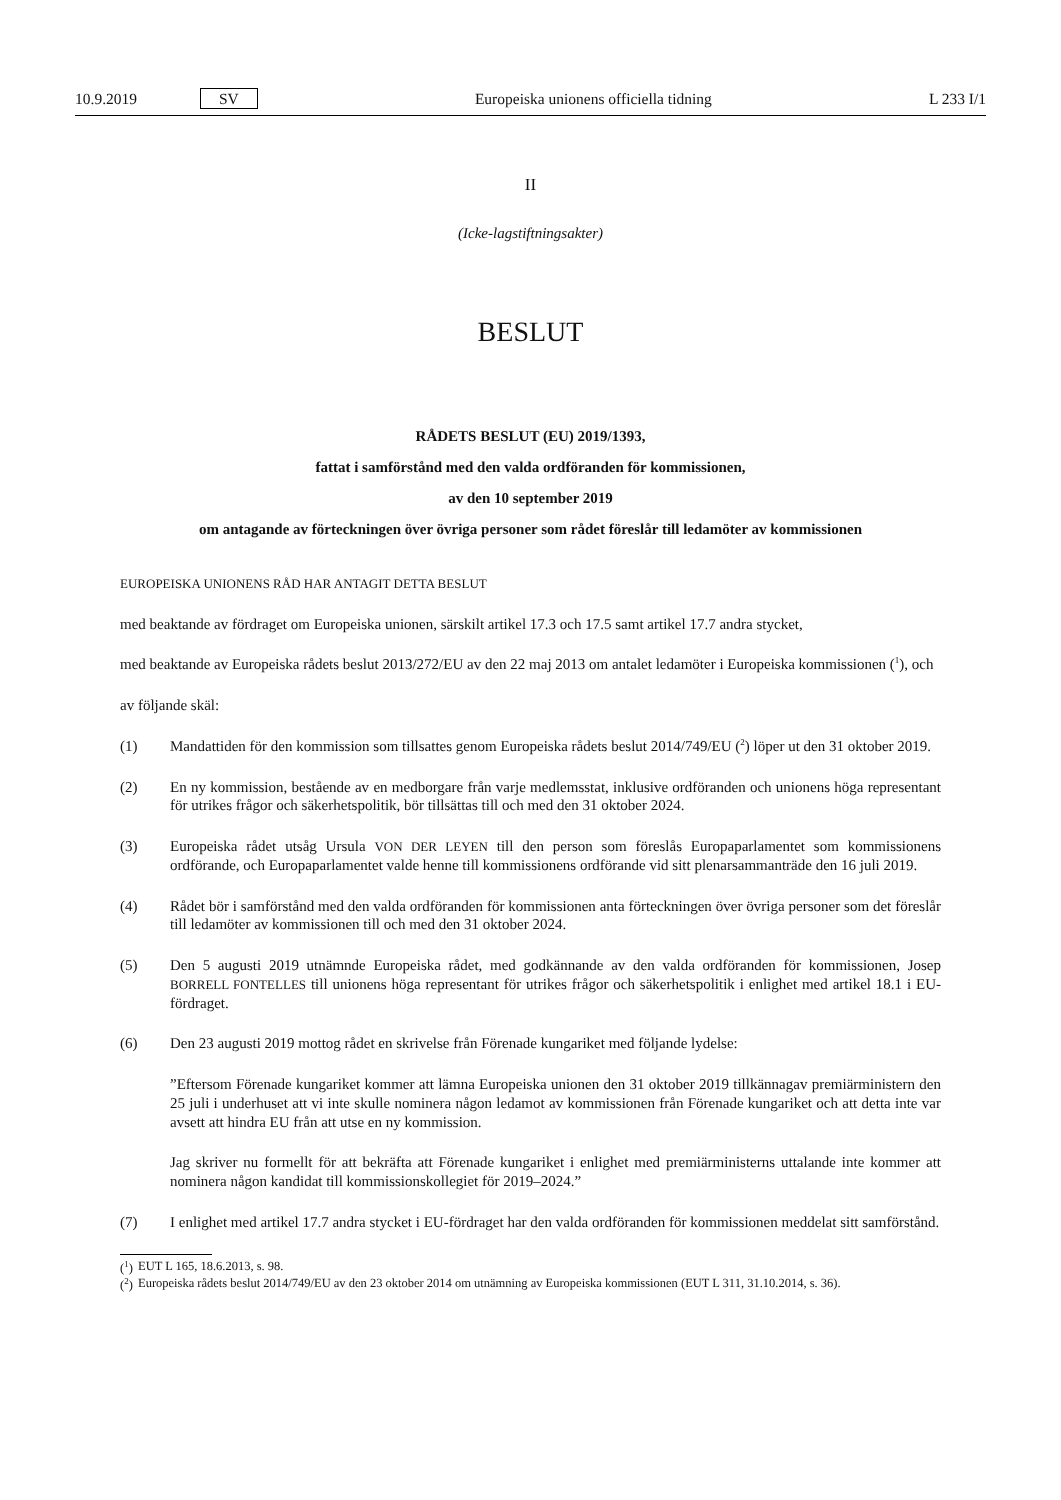10.9.2019 SV Europeiska unionens officiella tidning L 233 I/1
II
(Icke-lagstiftningsakter)
BESLUT
RÅDETS BESLUT (EU) 2019/1393,
fattat i samförstånd med den valda ordföranden för kommissionen,
av den 10 september 2019
om antagande av förteckningen över övriga personer som rådet föreslår till ledamöter av kommissionen
EUROPEISKA UNIONENS RÅD HAR ANTAGIT DETTA BESLUT
med beaktande av fördraget om Europeiska unionen, särskilt artikel 17.3 och 17.5 samt artikel 17.7 andra stycket,
med beaktande av Europeiska rådets beslut 2013/272/EU av den 22 maj 2013 om antalet ledamöter i Europeiska kommissionen (<sup>1</sup>), och
av följande skäl:
(1) Mandattiden för den kommission som tillsattes genom Europeiska rådets beslut 2014/749/EU (<sup>2</sup>) löper ut den 31 oktober 2019.
(2) En ny kommission, bestående av en medborgare från varje medlemsstat, inklusive ordföranden och unionens höga representant för utrikes frågor och säkerhetspolitik, bör tillsättas till och med den 31 oktober 2024.
(3) Europeiska rådet utsåg Ursula VON DER LEYEN till den person som föreslås Europaparlamentet som kommissionens ordförande, och Europaparlamentet valde henne till kommissionens ordförande vid sitt plenarsammanträde den 16 juli 2019.
(4) Rådet bör i samförstånd med den valda ordföranden för kommissionen anta förteckningen över övriga personer som det föreslår till ledamöter av kommissionen till och med den 31 oktober 2024.
(5) Den 5 augusti 2019 utnämnde Europeiska rådet, med godkännande av den valda ordföranden för kommissionen, Josep BORRELL FONTELLES till unionens höga representant för utrikes frågor och säkerhetspolitik i enlighet med artikel 18.1 i EU-fördraget.
(6) Den 23 augusti 2019 mottog rådet en skrivelse från Förenade kungariket med följande lydelse:
”Eftersom Förenade kungariket kommer att lämna Europeiska unionen den 31 oktober 2019 tillkännagav premiärministern den 25 juli i underhuset att vi inte skulle nominera någon ledamot av kommissionen från Förenade kungariket och att detta inte var avsett att hindra EU från att utse en ny kommission.
Jag skriver nu formellt för att bekräfta att Förenade kungariket i enlighet med premiärministerns uttalande inte kommer att nominera någon kandidat till kommissionskollegiet för 2019–2024.”
(7) I enlighet med artikel 17.7 andra stycket i EU-fördraget har den valda ordföranden för kommissionen meddelat sitt samförstånd.
(<sup>1</sup>) EUT L 165, 18.6.2013, s. 98.
(<sup>2</sup>) Europeiska rådets beslut 2014/749/EU av den 23 oktober 2014 om utnämning av Europeiska kommissionen (EUT L 311, 31.10.2014, s. 36).